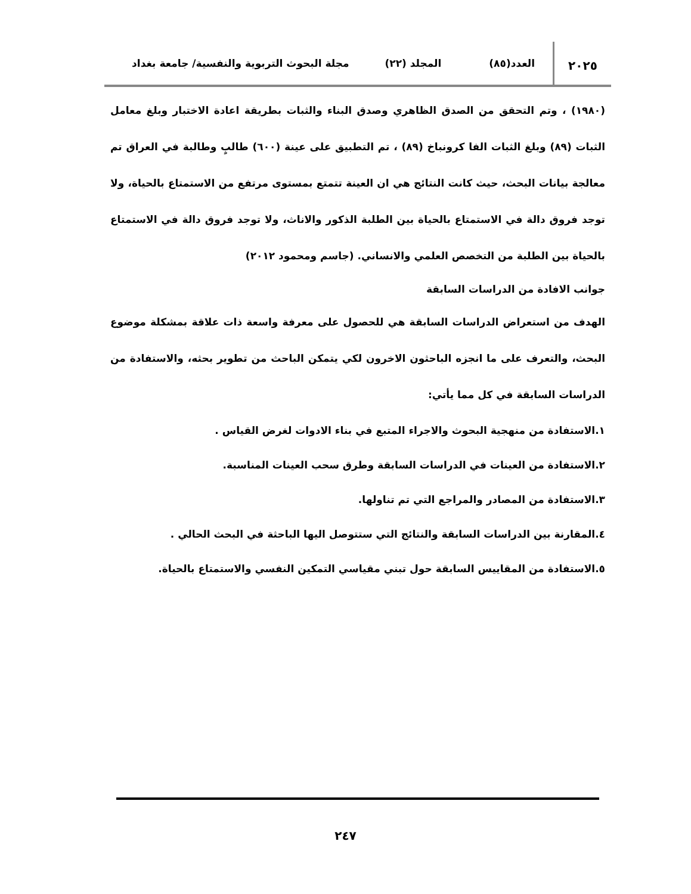٢٠٢٥
العدد(٨٥) المجلد (٢٢) مجلة البحوث التربوية والنفسية/ جامعة بغداد
(١٩٨٠) ، وتم التحقق من الصدق الظاهري وصدق البناء والثبات بطريقة اعادة الاختبار وبلغ معامل الثبات (٨٩) وبلغ الثبات الفا كرونباخ (٨٩) ، تم التطبيق على عينة (٦٠٠) طالبٍ وطالبة في العراق تم معالجة بيانات البحث، حيث كانت النتائج هي ان العينة تتمتع بمستوى مرتفع من الاستمتاع بالحياة، ولا توجد فروق دالة في الاستمتاع بالحياة بين الطلبة الذكور والاناث، ولا توجد فروق دالة في الاستمتاع بالحياة بين الطلبة من التخصص العلمي والانساني. (جاسم ومحمود ٢٠١٢)
جوانب الافادة من الدراسات السابقة
الهدف من استعراض الدراسات السابقة هي للحصول على معرفة واسعة ذات علاقة بمشكلة موضوع البحث، والتعرف على ما انجزه الباحثون الاخرون لكي يتمكن الباحث من تطوير بحثه، والاستفادة من الدراسات السابقة في كل مما يأتي:
١.الاستفادة من منهجية البحوث والاجراء المتبع في بناء الادوات لغرض القياس .
٢.الاستفادة من العينات في الدراسات السابقة وطرق سحب العينات المناسبة.
٣.الاستفادة من المصادر والمراجع التي تم تناولها.
٤.المقارنة بين الدراسات السابقة والنتائج التي ستتوصل اليها الباحثة في البحث الحالي .
٥.الاستفادة من المقاييس السابقة حول تبني مقياسي التمكين النفسي والاستمتاع بالحياة.
٢٤٧